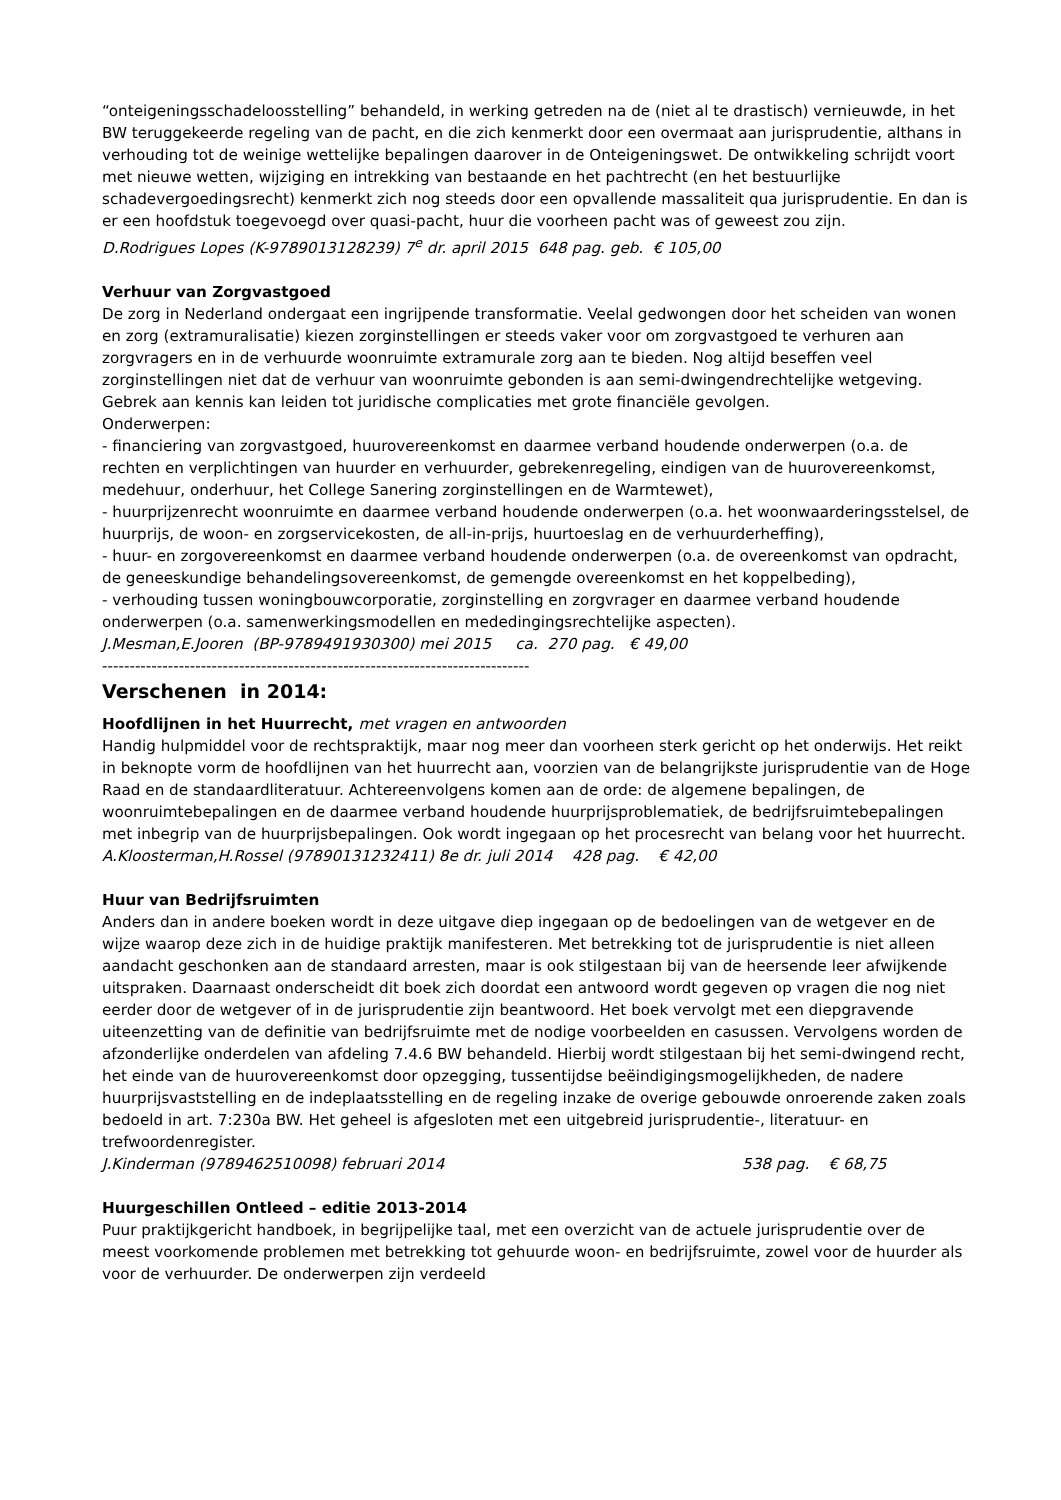“onteigeningsschadeloosstelling” behandeld, in werking getreden na de (niet al te drastisch) vernieuwde, in het BW teruggekeerde regeling van de pacht, en die zich kenmerkt door een overmaat aan jurisprudentie, althans in verhouding tot de weinige wettelijke bepalingen daarover in de Onteigeningswet. De ontwikkeling schrijdt voort met nieuwe wetten, wijziging en intrekking van bestaande en het pachtrecht (en het bestuurlijke schadevergoedingsrecht) kenmerkt zich nog steeds door een opvallende massaliteit qua jurisprudentie. En dan is er een hoofdstuk toegevoegd over quasi-pacht, huur die voorheen pacht was of geweest zou zijn.
D.Rodrigues Lopes (K-9789013128239) 7<sup>e</sup> dr. april 2015 648 pag. geb. € 105,00
Verhuur van Zorgvastgoed
De zorg in Nederland ondergaat een ingrijpende transformatie. Veelal gedwongen door het scheiden van wonen en zorg (extramuralisatie) kiezen zorginstellingen er steeds vaker voor om zorgvastgoed te verhuren aan zorgvragers en in de verhuurde woonruimte extramurale zorg aan te bieden. Nog altijd beseffen veel zorginstellingen niet dat de verhuur van woonruimte gebonden is aan semi-dwingendrechtelijke wetgeving. Gebrek aan kennis kan leiden tot juridische complicaties met grote financiële gevolgen.
Onderwerpen:
- financiering van zorgvastgoed, huurovereenkomst en daarmee verband houdende onderwerpen (o.a. de rechten en verplichtingen van huurder en verhuurder, gebrekenregeling, eindigen van de huurovereenkomst, medehuur, onderhuur, het College Sanering zorginstellingen en de Warmtewet),
- huurprijzenrecht woonruimte en daarmee verband houdende onderwerpen (o.a. het woonwaarderingsstelsel, de huurprijs, de woon- en zorgservicekosten, de all-in-prijs, huurtoeslag en de verhuurderheffing),
- huur- en zorgovereenkomst en daarmee verband houdende onderwerpen (o.a. de overeenkomst van opdracht, de geneeskundige behandelingsovereenkomst, de gemengde overeenkomst en het koppelbeding),
- verhouding tussen woningbouwcorporatie, zorginstelling en zorgvrager en daarmee verband houdende onderwerpen (o.a. samenwerkingsmodellen en mededingingsrechtelijke aspecten).
J.Mesman,E.Jooren (BP-9789491930300) mei 2015 ca. 270 pag. € 49,00
------------------------------------------------------------------------------
Verschenen in 2014:
Hoofdlijnen in het Huurrecht, met vragen en antwoorden
Handig hulpmiddel voor de rechtspraktijk, maar nog meer dan voorheen sterk gericht op het onderwijs. Het reikt in beknopte vorm de hoofdlijnen van het huurrecht aan, voorzien van de belangrijkste jurisprudentie van de Hoge Raad en de standaardliteratuur. Achtereenvolgens komen aan de orde: de algemene bepalingen, de woonruimtebepalingen en de daarmee verband houdende huurprijsproblematiek, de bedrijfsruimtebepalingen met inbegrip van de huurprijsbepalingen. Ook wordt ingegaan op het procesrecht van belang voor het huurrecht.
A.Kloosterman,H.Rossel (97890131232411) 8e dr. juli 2014 428 pag. € 42,00
Huur van Bedrijfsruimten
Anders dan in andere boeken wordt in deze uitgave diep ingegaan op de bedoelingen van de wetgever en de wijze waarop deze zich in de huidige praktijk manifesteren. Met betrekking tot de jurisprudentie is niet alleen aandacht geschonken aan de standaard arresten, maar is ook stilgestaan bij van de heersende leer afwijkende uitspraken. Daarnaast onderscheidt dit boek zich doordat een antwoord wordt gegeven op vragen die nog niet eerder door de wetgever of in de jurisprudentie zijn beantwoord. Het boek vervolgt met een diepgravende uiteenzetting van de definitie van bedrijfsruimte met de nodige voorbeelden en casussen. Vervolgens worden de afzonderlijke onderdelen van afdeling 7.4.6 BW behandeld. Hierbij wordt stilgestaan bij het semi-dwingend recht, het einde van de huurovereenkomst door opzegging, tussentijdse beëindigingsmogelijkheden, de nadere huurprijsvaststelling en de indeplaatsstelling en de regeling inzake de overige gebouwde onroerende zaken zoals bedoeld in art. 7:230a BW. Het geheel is afgesloten met een uitgebreid jurisprudentie-, literatuur- en trefwoordenregister.
J.Kinderman (9789462510098) februari 2014 538 pag. € 68,75
Huurgeschillen Ontleed – editie 2013-2014
Puur praktijkgericht handboek, in begrijpelijke taal, met een overzicht van de actuele jurisprudentie over de meest voorkomende problemen met betrekking tot gehuurde woon- en bedrijfsruimte, zowel voor de huurder als voor de verhuurder. De onderwerpen zijn verdeeld